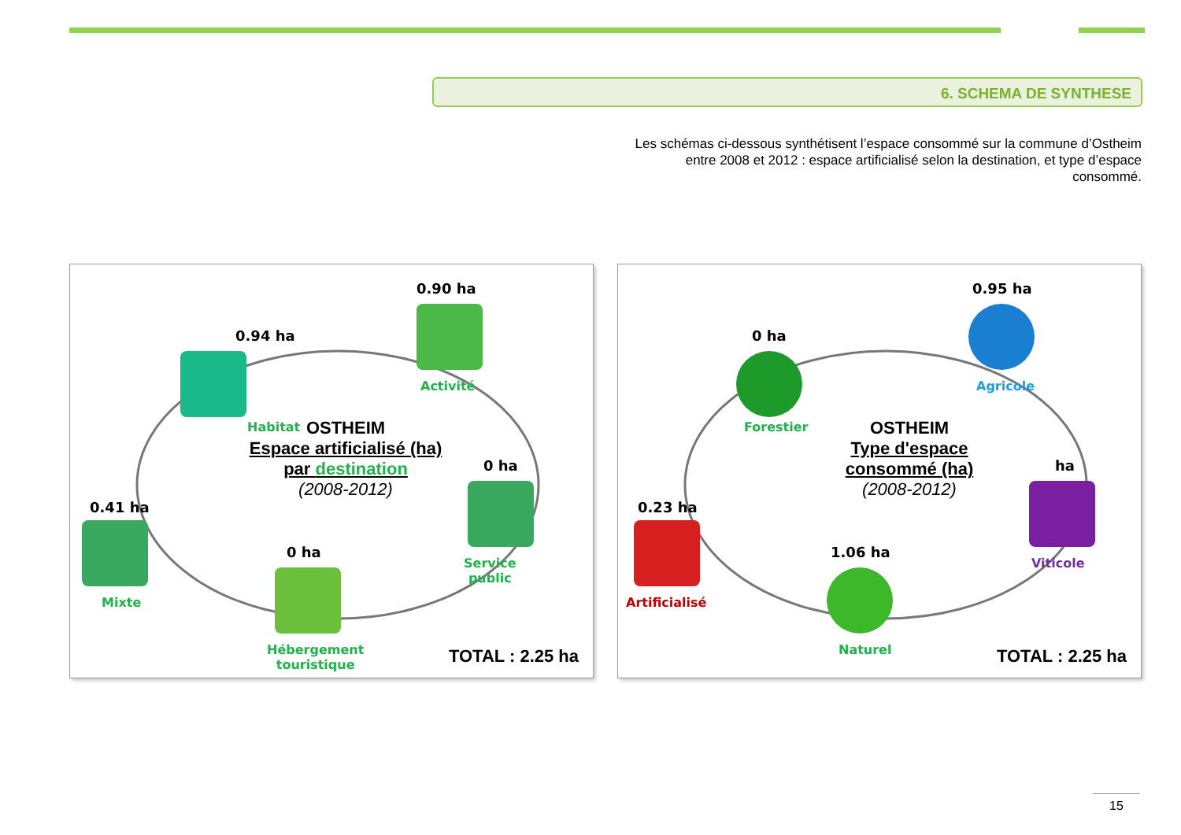6. SCHEMA DE SYNTHESE
Les schémas ci-dessous synthétisent l’espace consommé sur la commune d’Ostheim entre 2008 et 2012 : espace artificialisé selon la destination, et type d’espace consommé.
0.94 ha
Habitat
0.90 ha
Activité
0 ha
Service
public
0.41 ha
Mixte
0 ha
Hébergement
touristique
OSTHEIM
Espace artificialisé (ha)
par destination
(2008-2012)
TOTAL : 2.25 ha
0 ha
Forestier
0.95 ha
Agricole
ha
Viticole
0.23 ha
Artificialisé
1.06 ha
Naturel
OSTHEIM
Type d'espace
consommé (ha)
(2008-2012)
TOTAL : 2.25 ha
15